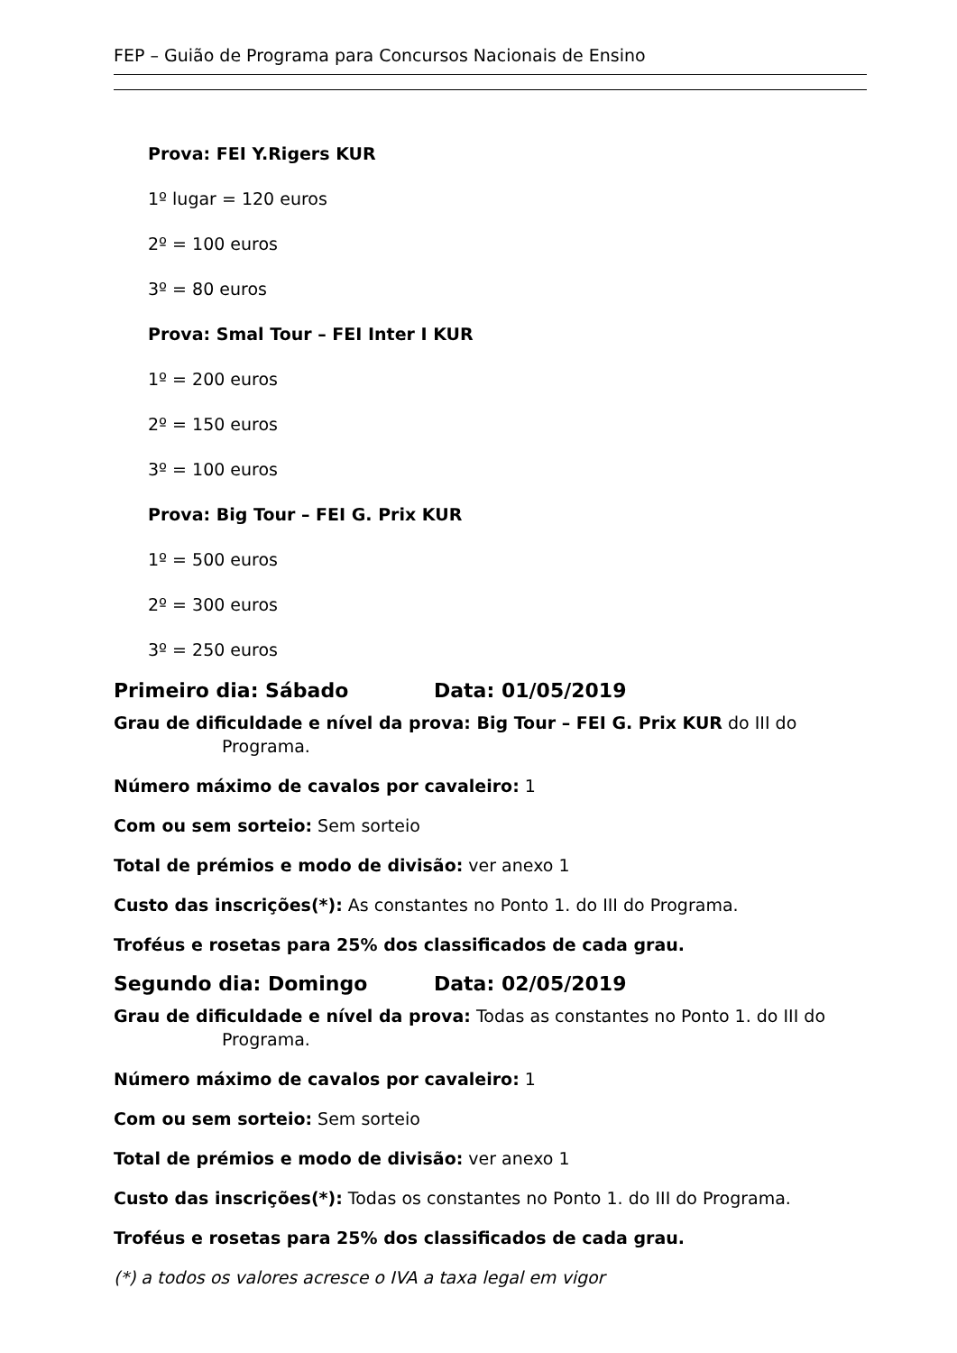FEP – Guião de Programa para Concursos Nacionais de Ensino
Prova: FEI Y.Rigers KUR
1º lugar = 120 euros
2º = 100 euros
3º = 80 euros
Prova: Smal Tour – FEI Inter I KUR
1º = 200 euros
2º = 150 euros
3º = 100 euros
Prova: Big Tour – FEI G. Prix KUR
1º = 500 euros
2º = 300 euros
3º = 250 euros
Primeiro dia: Sábado Data: 01/05/2019
Grau de dificuldade e nível da prova: Big Tour – FEI G. Prix KUR do III do
Programa.
Número máximo de cavalos por cavaleiro: 1
Com ou sem sorteio: Sem sorteio
Total de prémios e modo de divisão: ver anexo 1
Custo das inscrições(*): As constantes no Ponto 1. do III do Programa.
Troféus e rosetas para 25% dos classificados de cada grau.
Segundo dia: Domingo Data: 02/05/2019
Grau de dificuldade e nível da prova: Todas as constantes no Ponto 1. do III do
Programa.
Número máximo de cavalos por cavaleiro: 1
Com ou sem sorteio: Sem sorteio
Total de prémios e modo de divisão: ver anexo 1
Custo das inscrições(*): Todas os constantes no Ponto 1. do III do Programa.
Troféus e rosetas para 25% dos classificados de cada grau.
(*) a todos os valores acresce o IVA a taxa legal em vigor